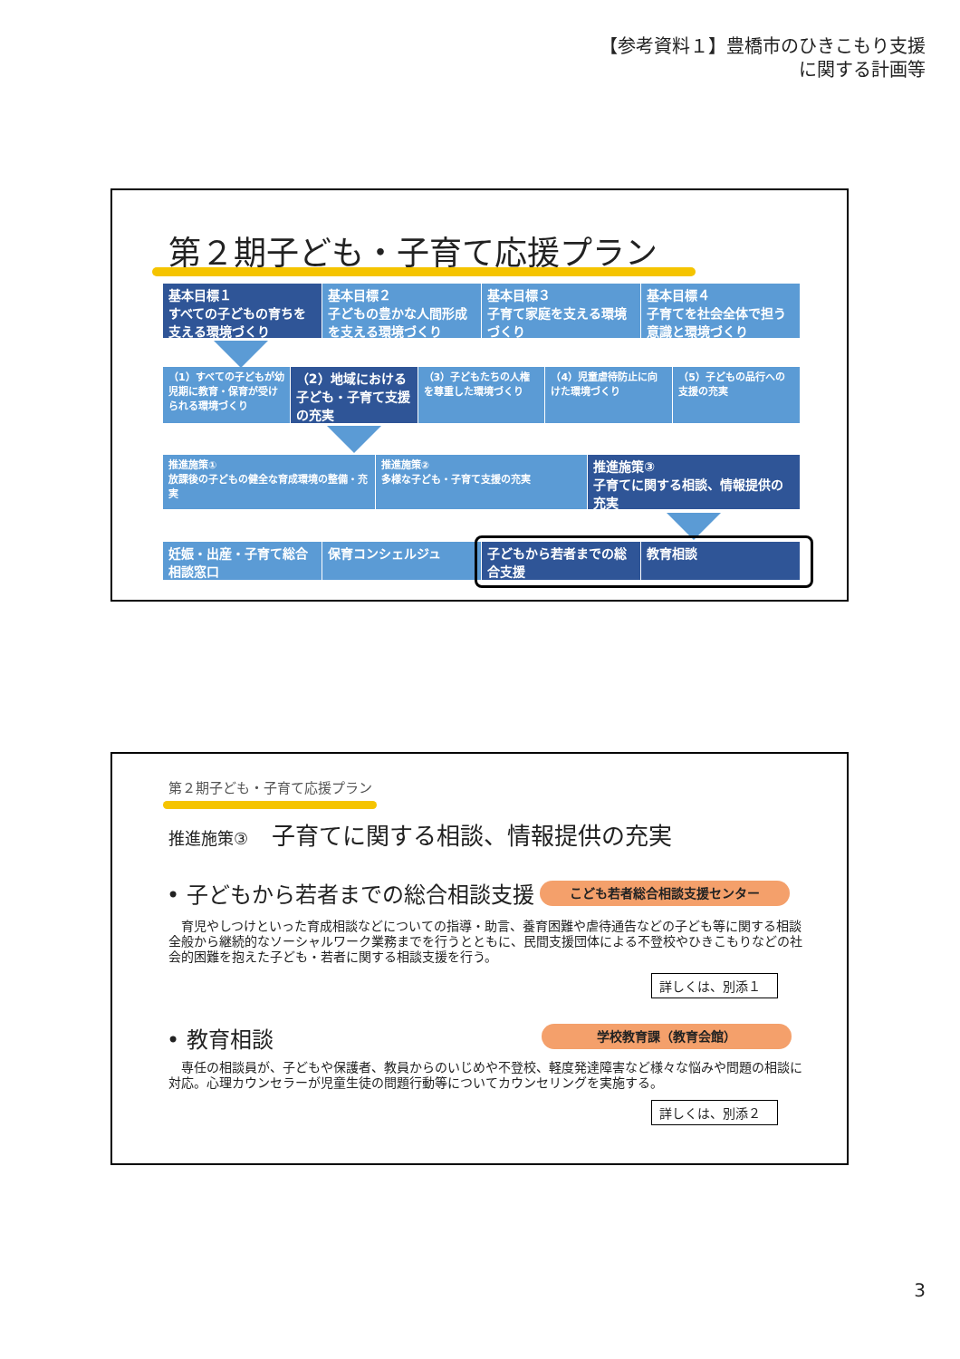【参考資料１】豊橋市のひきこもり支援
に関する計画等
第２期子ども・子育て応援プラン
基本目標１
すべての子どもの育ちを支える環境づくり
基本目標２
子どもの豊かな人間形成を支える環境づくり
基本目標３
子育て家庭を支える環境づくり
基本目標４
子育てを社会全体で担う意識と環境づくり
（1）すべての子どもが幼児期に教育・保育が受けられる環境づくり
（2）地域における子ども・子育て支援の充実
（3）子どもたちの人権を尊重した環境づくり
（4）児童虐待防止に向けた環境づくり （5）子どもの品行への支援の充実
推進施策①
放課後の子どもの健全な育成環境の整備・充実
推進施策②
多様な子ども・子育て支援の充実
推進施策③
子育てに関する相談、情報提供の充実
妊娠・出産・子育て総合相談窓口 保育コンシェルジュ 子どもから若者までの総合支援 教育相談
第２期子ども・子育て応援プラン
推進施策③　子育てに関する相談、情報提供の充実
• 子どもから若者までの総合相談支援 こども若者総合相談支援センター
　育児やしつけといった育成相談などについての指導・助言、養育困難や虐待通告などの子ども等に関する相談全般から継続的なソーシャルワーク業務までを行うとともに、民間支援団体による不登校やひきこもりなどの社会的困難を抱えた子ども・若者に関する相談支援を行う。
詳しくは、別添１
• 教育相談 学校教育課（教育会館）
　専任の相談員が、子どもや保護者、教員からのいじめや不登校、軽度発達障害など様々な悩みや問題の相談に対応。心理カウンセラーが児童生徒の問題行動等についてカウンセリングを実施する。
詳しくは、別添２
3